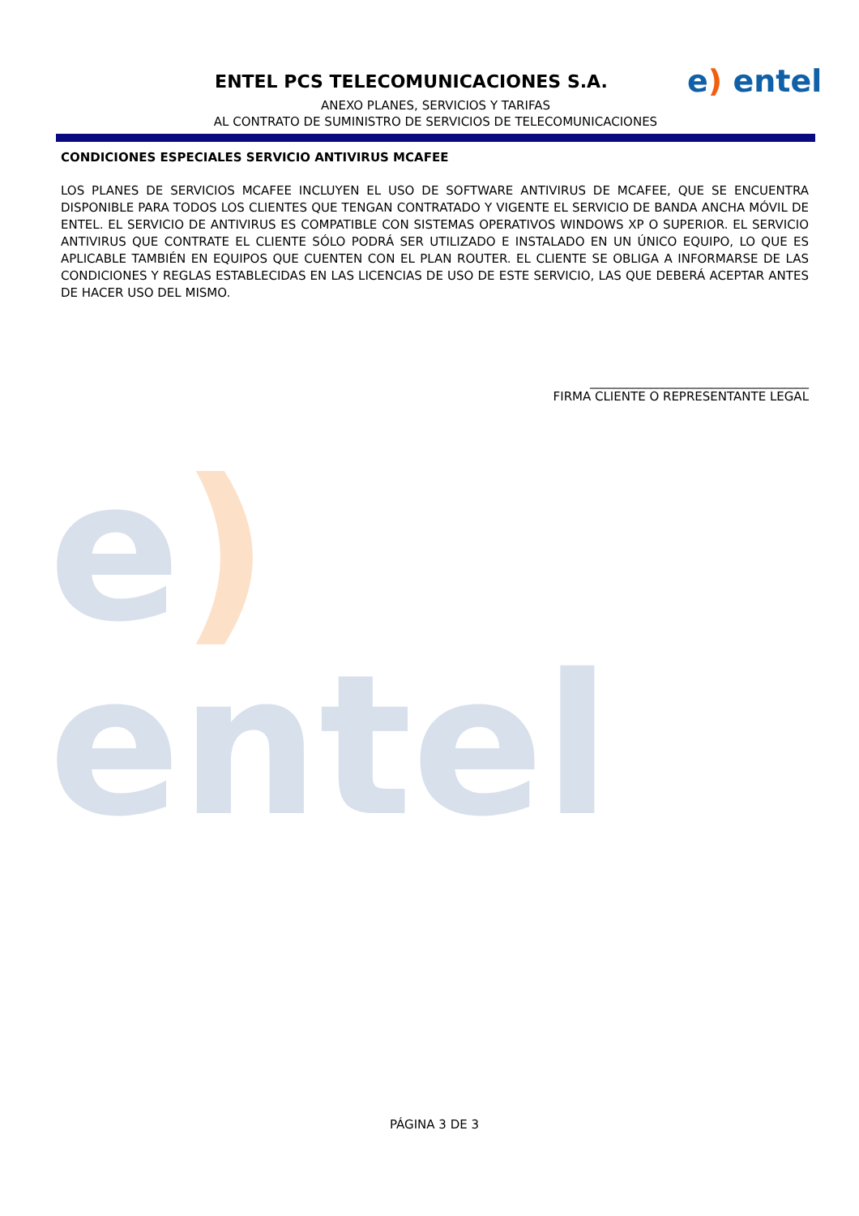ENTEL PCS TELECOMUNICACIONES S.A. e) entel
ANEXO PLANES, SERVICIOS Y TARIFAS
AL CONTRATO DE SUMINISTRO DE SERVICIOS DE TELECOMUNICACIONES
e) entel
CONDICIONES ESPECIALES SERVICIO ANTIVIRUS MCAFEE
LOS PLANES DE SERVICIOS MCAFEE INCLUYEN EL USO DE SOFTWARE ANTIVIRUS DE MCAFEE, QUE SE ENCUENTRA DISPONIBLE PARA TODOS LOS CLIENTES QUE TENGAN CONTRATADO Y VIGENTE EL SERVICIO DE BANDA ANCHA MÓVIL DE ENTEL. EL SERVICIO DE ANTIVIRUS ES COMPATIBLE CON SISTEMAS OPERATIVOS WINDOWS XP O SUPERIOR. EL SERVICIO ANTIVIRUS QUE CONTRATE EL CLIENTE SÓLO PODRÁ SER UTILIZADO E INSTALADO EN UN ÚNICO EQUIPO, LO QUE ES APLICABLE TAMBIÉN EN EQUIPOS QUE CUENTEN CON EL PLAN ROUTER. EL CLIENTE SE OBLIGA A INFORMARSE DE LAS CONDICIONES Y REGLAS ESTABLECIDAS EN LAS LICENCIAS DE USO DE ESTE SERVICIO, LAS QUE DEBERÁ ACEPTAR ANTES DE HACER USO DEL MISMO.
____________________________________
FIRMA CLIENTE O REPRESENTANTE LEGAL
PÁGINA 3 DE 3